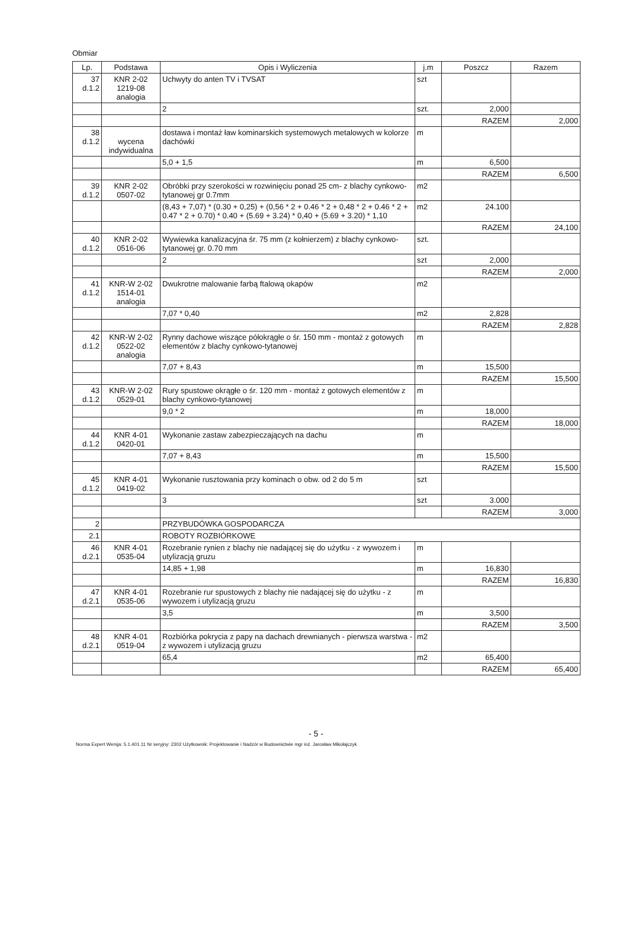Obmiar
| Lp. | Podstawa | Opis i Wyliczenia | j.m | Poszcz | Razem |
| --- | --- | --- | --- | --- | --- |
| 37 d.1.2 | KNR 2-02 1219-08 analogia | Uchwyty do anten TV i TVSAT | szt | | |
| | | 2 | szt. | 2,000 | |
| | | | | RAZEM | 2,000 |
| 38 d.1.2 | wycena indywidualna | dostawa i montaż ław kominarskich systemowych metalowych w kolorze dachówki | m | | |
| | | 5,0 + 1,5 | m | 6,500 | |
| | | | | RAZEM | 6,500 |
| 39 d.1.2 | KNR 2-02 0507-02 | Obróbki przy szerokości w rozwinięciu ponad 25 cm- z blachy cynkowo-tytanowej gr 0.7mm | m2 | | |
| | | (8,43 + 7,07) * (0.30 + 0,25) + (0,56 * 2 + 0.46 * 2 + 0,48 * 2 + 0.46 * 2 + 0.47 * 2 + 0.70) * 0.40 + (5.69 + 3.24) * 0,40 + (5.69 + 3.20) * 1,10 | m2 | 24.100 | |
| | | | | RAZEM | 24,100 |
| 40 d.1.2 | KNR 2-02 0516-06 | Wywiewka kanalizacyjna śr. 75 mm (z kołnierzem) z blachy cynkowo-tytanowej gr. 0.70 mm | szt. | | |
| | | 2 | szt | 2,000 | |
| | | | | RAZEM | 2,000 |
| 41 d.1.2 | KNR-W 2-02 1514-01 analogia | Dwukrotne malowanie farbą ftalową okapów | m2 | | |
| | | 7,07 * 0,40 | m2 | 2,828 | |
| | | | | RAZEM | 2,828 |
| 42 d.1.2 | KNR-W 2-02 0522-02 analogia | Rynny dachowe wiszące półokrągłe o śr. 150 mm - montaż z gotowych elementów z blachy cynkowo-tytanowej | m | | |
| | | 7,07 + 8,43 | m | 15,500 | |
| | | | | RAZEM | 15,500 |
| 43 d.1.2 | KNR-W 2-02 0529-01 | Rury spustowe okrągłe o śr. 120 mm - montaż z gotowych elementów z blachy cynkowo-tytanowej | m | | |
| | | 9,0 * 2 | m | 18,000 | |
| | | | | RAZEM | 18,000 |
| 44 d.1.2 | KNR 4-01 0420-01 | Wykonanie zastaw zabezpieczających na dachu | m | | |
| | | 7,07 + 8,43 | m | 15,500 | |
| | | | | RAZEM | 15,500 |
| 45 d.1.2 | KNR 4-01 0419-02 | Wykonanie rusztowania przy kominach o obw. od 2 do 5 m | szt | | |
| | | 3 | szt | 3.000 | |
| | | | | RAZEM | 3,000 |
| 2 | | PRZYBUDÓWKA GOSPODARCZA | | | |
| 2.1 | | ROBOTY ROZBIÓRKOWE | | | |
| 46 d.2.1 | KNR 4-01 0535-04 | Rozebranie rynien z blachy nie nadającej się do użytku - z wywozem i utylizacją gruzu | m | | |
| | | 14,85 + 1,98 | m | 16,830 | |
| | | | | RAZEM | 16,830 |
| 47 d.2.1 | KNR 4-01 0535-06 | Rozebranie rur spustowych z blachy nie nadającej się do użytku - z wywozem i utylizacją gruzu | m | | |
| | | 3,5 | m | 3,500 | |
| | | | | RAZEM | 3,500 |
| 48 d.2.1 | KNR 4-01 0519-04 | Rozbiórka pokrycia z papy na dachach drewnianych - pierwsza warstwa - z wywozem i utylizacją gruzu | m2 | | |
| | | 65,4 | m2 | 65,400 | |
| | | | | RAZEM | 65,400 |
- 5 -
Norma Expert Wersja: 5.1.401.11 Nr seryjny: 2302 Użytkownik: Projektowanie i Nadzór w Budownictwie mgr inż. Jarosław Mikołajczyk